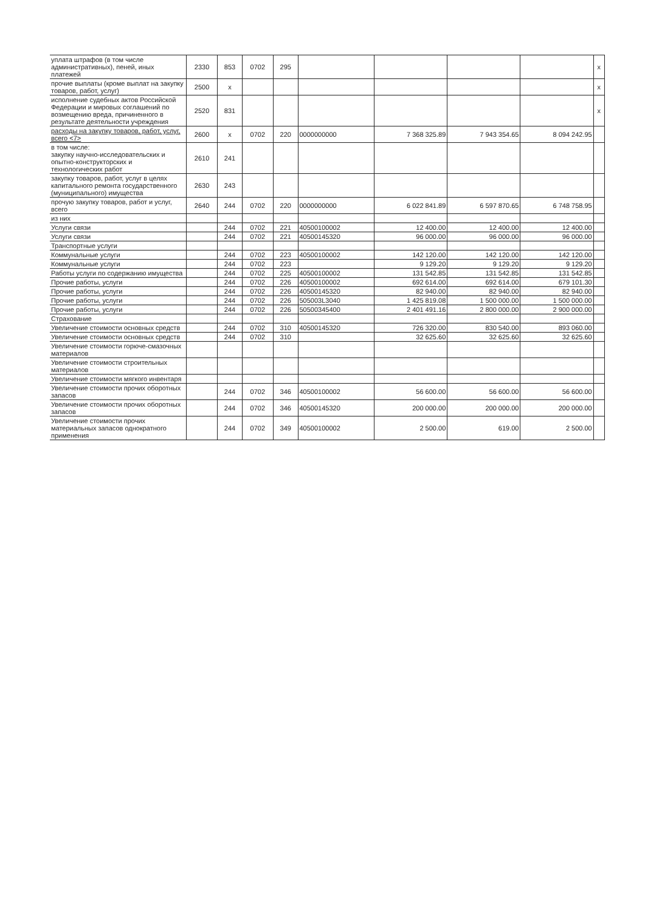| уплата штрафов (в том числе административных), пеней, иных платежей | 2330 | 853 | 0702 | 295 | | | | | x |
| прочие выплаты (кроме выплат на закупку товаров, работ, услуг) | 2500 | x | | | | | | | x |
| исполнение судебных актов Российской Федерации и мировых соглашений по возмещению вреда, причиненного в результате деятельности учреждения | 2520 | 831 | | | | | | | x |
| расходы на закупку товаров, работ, услуг, всего <7> | 2600 | x | 0702 | 220 | 0000000000 | 7 368 325.89 | 7 943 354.65 | 8 094 242.95 | |
| в том числе: закупку научно-исследовательских и опытно-конструкторских и технологических работ | 2610 | 241 | | | | | | | |
| закупку товаров, работ, услуг в целях капитального ремонта государственного (муниципального) имущества | 2630 | 243 | | | | | | | |
| прочую закупку товаров, работ и услуг, всего | 2640 | 244 | 0702 | 220 | 0000000000 | 6 022 841.89 | 6 597 870.65 | 6 748 758.95 | |
| из них | | | | | | | | | |
| Услуги связи | | 244 | 0702 | 221 | 40500100002 | 12 400.00 | 12 400.00 | 12 400.00 | |
| Услуги связи | | 244 | 0702 | 221 | 40500145320 | 96 000.00 | 96 000.00 | 96 000.00 | |
| Транспортные услуги | | | | | | | | | |
| Коммунальные услуги | | 244 | 0702 | 223 | 40500100002 | 142 120.00 | 142 120.00 | 142 120.00 | |
| Коммунальные услуги | | 244 | 0702 | 223 | | 9 129.20 | 9 129.20 | 9 129.20 | |
| Работы услуги по содержанию имущества | | 244 | 0702 | 225 | 40500100002 | 131 542.85 | 131 542.85 | 131 542.85 | |
| Прочие работы, услуги | | 244 | 0702 | 226 | 40500100002 | 692 614.00 | 692 614.00 | 679 101.30 | |
| Прочие работы, услуги | | 244 | 0702 | 226 | 40500145320 | 82 940.00 | 82 940.00 | 82 940.00 | |
| Прочие работы, услуги | | 244 | 0702 | 226 | 505003L3040 | 1 425 819.08 | 1 500 000.00 | 1 500 000.00 | |
| Прочие работы, услуги | | 244 | 0702 | 226 | 50500345400 | 2 401 491.16 | 2 800 000.00 | 2 900 000.00 | |
| Страхование | | | | | | | | | |
| Увеличение стоимости основных средств | | 244 | 0702 | 310 | 40500145320 | 726 320.00 | 830 540.00 | 893 060.00 | |
| Увеличение стоимости основных средств | | 244 | 0702 | 310 | | 32 625.60 | 32 625.60 | 32 625.60 | |
| Увеличение стоимости горюче-смазочных материалов | | | | | | | | | |
| Увеличение стоимости строительных материалов | | | | | | | | | |
| Увеличение стоимости мягкого инвентаря | | | | | | | | | |
| Увеличение стоимости прочих оборотных запасов | | 244 | 0702 | 346 | 40500100002 | 56 600.00 | 56 600.00 | 56 600.00 | |
| Увеличение стоимости прочих оборотных запасов | | 244 | 0702 | 346 | 40500145320 | 200 000.00 | 200 000.00 | 200 000.00 | |
| Увеличение стоимости прочих материальных запасов однократного применения | | 244 | 0702 | 349 | 40500100002 | 2 500.00 | 619.00 | 2 500.00 | |